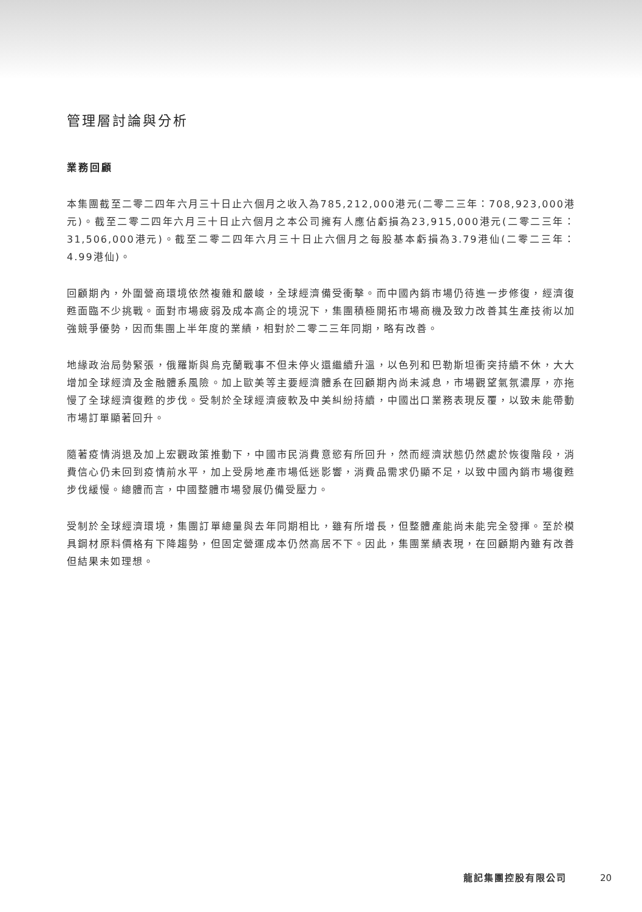管理層討論與分析
業務回顧
本集團截至二零二四年六月三十日止六個月之收入為785,212,000港元(二零二三年：708,923,000港元)。截至二零二四年六月三十日止六個月之本公司擁有人應佔虧損為23,915,000港元(二零二三年：31,506,000港元)。截至二零二四年六月三十日止六個月之每股基本虧損為3.79港仙(二零二三年：4.99港仙)。
回顧期內，外圍營商環境依然複雜和嚴峻，全球經濟備受衝擊。而中國內銷市場仍待進一步修復，經濟復甦面臨不少挑戰。面對市場疲弱及成本高企的境況下，集團積極開拓市場商機及致力改善其生產技術以加強競爭優勢，因而集團上半年度的業績，相對於二零二三年同期，略有改善。
地緣政治局勢緊張，俄羅斯與烏克蘭戰事不但未停火還繼續升溫，以色列和巴勒斯坦衝突持續不休，大大增加全球經濟及金融體系風險。加上歐美等主要經濟體系在回顧期內尚未減息，市場觀望氣氛濃厚，亦拖慢了全球經濟復甦的步伐。受制於全球經濟疲軟及中美糾紛持續，中國出口業務表現反覆，以致未能帶動市場訂單顯著回升。
隨著疫情消退及加上宏觀政策推動下，中國市民消費意慾有所回升，然而經濟狀態仍然處於恢復階段，消費信心仍未回到疫情前水平，加上受房地產市場低迷影響，消費品需求仍顯不足，以致中國內銷市場復甦步伐緩慢。總體而言，中國整體市場發展仍備受壓力。
受制於全球經濟環境，集團訂單總量與去年同期相比，雖有所增長，但整體產能尚未能完全發揮。至於模具鋼材原料價格有下降趨勢，但固定營運成本仍然高居不下。因此，集團業績表現，在回顧期內雖有改善但結果未如理想。
龍記集團控股有限公司 20